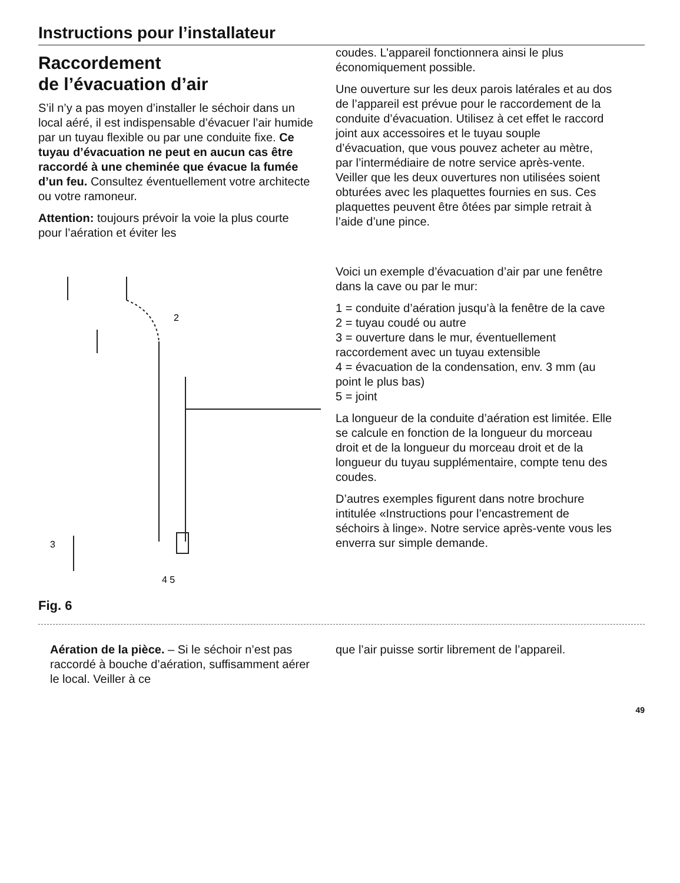Instructions pour l’installateur
Raccordement
de l’évacuation d’air
S’il n’y a pas moyen d’installer le séchoir dans un local aéré, il est indispensable d’évacuer l’air humide par un tuyau flexible ou par une conduite fixe. Ce tuyau d’évacuation ne peut en aucun cas être raccordé à une cheminée que évacue la fumée d’un feu. Consultez éventuellement votre architecte ou votre ramoneur.
Attention: toujours prévoir la voie la plus courte pour l’aération et éviter les
2
3
4 5
Fig. 6
coudes. L’appareil fonctionnera ainsi le plus économiquement possible.
Une ouverture sur les deux parois latérales et au dos de l’appareil est prévue pour le raccordement de la conduite d’évacuation. Utilisez à cet effet le raccord joint aux accessoires et le tuyau souple d’évacuation, que vous pouvez acheter au mètre, par l’intermédiaire de notre service après-vente. Veiller que les deux ouvertures non utilisées soient obturées avec les plaquettes fournies en sus. Ces plaquettes peuvent être ôtées par simple retrait à l’aide d’une pince.
Voici un exemple d’évacuation d’air par une fenêtre dans la cave ou par le mur:
1 = conduite d’aération jusqu’à la fenêtre de la cave
2 = tuyau coudé ou autre
3 = ouverture dans le mur, éventuellement raccordement avec un tuyau extensible
4 = évacuation de la condensation, env. 3 mm (au point le plus bas)
5 = joint
La longueur de la conduite d’aération est limitée. Elle se calcule en fonction de la longueur du morceau droit et de la longueur du morceau droit et de la longueur du tuyau supplémentaire, compte tenu des coudes.
D’autres exemples figurent dans notre brochure intitulée «Instructions pour l’encastrement de séchoirs à linge». Notre service après-vente vous les enverra sur simple demande.
Aération de la pièce. – Si le séchoir n’est pas raccordé à bouche d’aération, suffisamment aérer le local. Veiller à ce
que l’air puisse sortir librement de l’appareil.
49